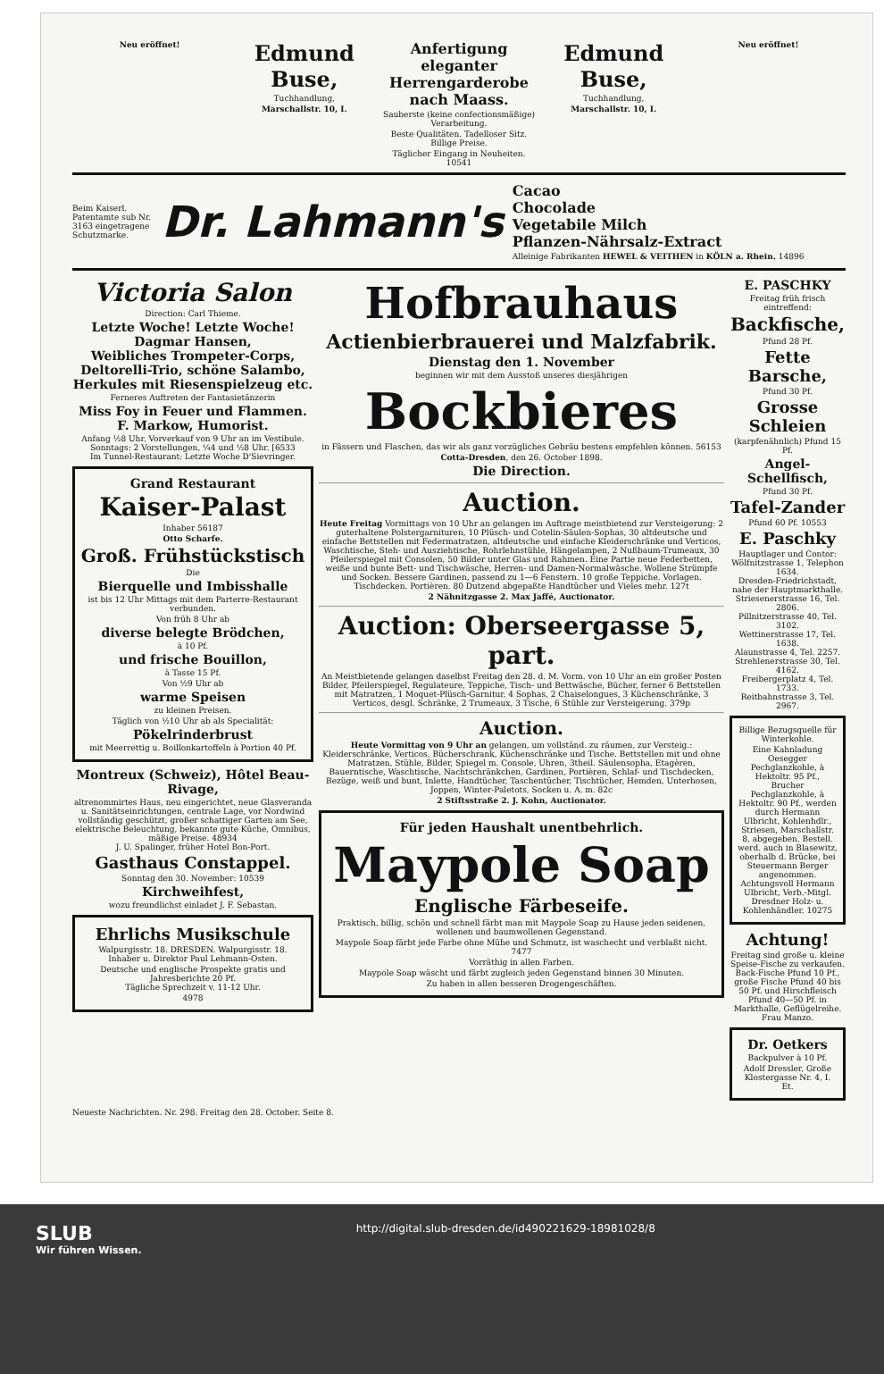Neu eröffnet!
Edmund Buse,
Tuchhandlung,
Marschallstr. 10, I.
Anfertigung eleganter Herrengarderobe nach Maass.
Sauberste (keine confectionsmäßige) Verarbeitung.
Beste Qualitäten. Tadelloser Sitz. Billige Preise.
Täglicher Eingang in Neuheiten. 10541
Edmund Buse,
Tuchhandlung,
Marschallstr. 10, I.
Neu eröffnet!
Beim Kaiserl. Patentamte sub Nr. 3163 eingetragene Schutzmarke.
Dr. Lahmann's
Cacao
Chocolade
Vegetabile Milch
Pflanzen-Nährsalz-Extract
Alleinige Fabrikanten HEWEL & VEITHEN in KÖLN a. Rhein. 14896
Victoria Salon
Direction: Carl Thieme.
Letzte Woche! Letzte Woche!
Dagmar Hansen,
Weibliches Trompeter-Corps,
Deltorelli-Trio, schöne Salambo,
Herkules mit Riesenspielzeug etc.
Ferneres Auftreten der Fantasietänzerin
Miss Foy in Feuer und Flammen.
F. Markow, Humorist.
Anfang ½8 Uhr. Vorverkauf von 9 Uhr an im Vestibule.
Sonntags: 2 Vorstellungen, ¼4 und ½8 Uhr. [6533
Im Tunnel-Restaurant: Letzte Woche D'Sievringer.
Grand Restaurant
Kaiser-Palast
Inhaber 56187
Otto Scharfe.
Groß. Frühstückstisch
Die
Bierquelle und Imbisshalle
ist bis 12 Uhr Mittags mit dem Parterre-Restaurant verbunden.
Von früh 8 Uhr ab
diverse belegte Brödchen,
à 10 Pf.
und frische Bouillon,
à Tasse 15 Pf.
Von ½9 Uhr ab
warme Speisen
zu kleinen Preisen.
Täglich von ½10 Uhr ab als Specialität:
Pökelrinderbrust
mit Meerrettig u. Boillonkartoffeln à Portion 40 Pf.
Montreux (Schweiz), Hôtel Beau-Rivage,
altrenommirtes Haus, neu eingerichtet, neue Glasveranda u. Sanitätseinrichtungen, centrale Lage, vor Nordwind vollständig geschützt, großer schattiger Garten am See, elektrische Beleuchtung, bekannte gute Küche, Omnibus, mäßige Preise. 48934
J. U. Spalinger, früher Hotel Bon-Port.
Gasthaus Constappel.
Sonntag den 30. November: 10539
Kirchweihfest,
wozu freundlichst einladet J. F. Sebastan.
Ehrlichs Musikschule
Walpurgisstr. 18. DRESDEN. Walpurgisstr. 18.
Inhaber u. Direktor Paul Lehmann-Osten.
Deutsche und englische Prospekte gratis und Jahresberichte 20 Pf.
Tägliche Sprechzeit v. 11-12 Uhr.
4978
Hofbrauhaus
Actienbierbrauerei und Malzfabrik.
Dienstag den 1. November
beginnen wir mit dem Ausstoß unseres diesjährigen
Bockbieres
in Fässern und Flaschen, das wir als ganz vorzügliches Gebräu bestens empfehlen können. 56153
Cotta-Dresden, den 26. October 1898.
Die Direction.
Auction.
Heute Freitag Vormittags von 10 Uhr an gelangen im Auftrage meistbietend zur Versteigerung: 2 guterhaltene Polstergarnituren, 10 Plüsch- und Cotelin-Säulen-Sophas, 30 altdeutsche und einfache Bettstellen mit Federmatratzen, altdeutsche und einfache Kleiderschränke und Verticos, Waschtische, Steh- und Ausziehtische, Rohrlehnstühle, Hängelampen, 2 Nußbaum-Trumeaux, 30 Pfeilerspiegel mit Consolen, 50 Bilder unter Glas und Rahmen. Eine Partie neue Federbetten, weiße und bunte Bett- und Tischwäsche, Herren- und Damen-Normalwäsche. Wollene Strümpfe und Socken. Bessere Gardinen, passend zu 1—6 Fenstern. 10 große Teppiche. Vorlagen. Tischdecken. Portièren. 80 Dutzend abgepaßte Handtücher und Vieles mehr. 127t
2 Nähnitzgasse 2. Max Jaffé, Auctionator.
Auction: Oberseergasse 5, part.
An Meistbietende gelangen daselbst Freitag den 28. d. M. Vorm. von 10 Uhr an ein großer Posten Bilder, Pfeilerspiegel, Regulateure, Teppiche, Tisch- und Bettwäsche, Bücher, ferner 6 Bettstellen mit Matratzen, 1 Moquet-Plüsch-Garnitur, 4 Sophas, 2 Chaiselongues, 3 Küchenschränke, 3 Verticos, desgl. Schränke, 2 Trumeaux, 3 Tische, 6 Stühle zur Versteigerung. 379p
Auction.
Heute Vormittag von 9 Uhr an gelangen, um vollständ. zu räumen, zur Versteig.: Kleiderschränke, Verticos, Bücherschrank, Küchenschränke und Tische. Bettstellen mit und ohne Matratzen, Stühle, Bilder, Spiegel m. Console, Uhren, 3theil. Säulensopha, Etagèren, Bauerntische, Waschtische, Nachtschränkchen, Gardinen, Portièren, Schlaf- und Tischdecken, Bezüge, weiß und bunt, Inlette, Handtücher, Taschentücher, Tischtücher, Hemden, Unterhosen, Joppen, Winter-Paletots, Socken u. A. m. 82c
2 Stiftsstraße 2. J. Kohn, Auctionator.
Für jeden Haushalt unentbehrlich.
Maypole Soap
Englische Färbeseife.
Praktisch, billig, schön und schnell färbt man mit Maypole Soap zu Hause jeden seidenen, wollenen und baumwollenen Gegenstand.
Maypole Soap färbt jede Farbe ohne Mühe und Schmutz, ist waschecht und verblaßt nicht. 7477
Vorräthig in allen Farben.
Maypole Soap wäscht und färbt zugleich jeden Gegenstand binnen 30 Minuten.
Zu haben in allen besseren Drogengeschäften.
E. PASCHKY
Freitag früh frisch eintreffend:
Backfische,
Pfund 28 Pf.
Fette Barsche,
Pfund 30 Pf.
Grosse Schleien
(karpfenähnlich) Pfund 15 Pf.
Angel-Schellfisch,
Pfund 30 Pf.
Tafel-Zander
Pfund 60 Pf. 10553
E. Paschky
Hauptlager und Contor: Wölfnitzstrasse 1, Telephon 1634.
Dresden-Friedrichstadt, nahe der Hauptmarkthalle.
Striesenerstrasse 16, Tel. 2806.
Pillnitzerstrasse 40, Tel. 3102.
Wettinerstrasse 17, Tel. 1638.
Alaunstrasse 4, Tel. 2257.
Strehlenerstrasse 30, Tel. 4162.
Freibergerplatz 4, Tel. 1733.
Reitbahnstrasse 3, Tel. 2967.
Billige Bezugsquelle für Winterkohle.
Eine Kahnladung Oesegger Pechglanzkohle, à Hektoltr. 95 Pf., Brucher Pechglanzkohle, à Hektoltr. 90 Pf., werden durch Hermann Ulbricht, Kohlenhdlr., Striesen, Marschallstr. 8, abgegeben. Bestell. werd. auch in Blasewitz, oberhalb d. Brücke, bei Steuermann Berger angenommen. Achtungsvoll Hermann Ulbricht, Verb.-Mitgl. Dresdner Holz- u. Kohlenhändler. 10275
Achtung!
Freitag sind große u. kleine Speise-Fische zu verkaufen. Back-Fische Pfund 10 Pf., große Fische Pfund 40 bis 50 Pf. und Hirschfleisch Pfund 40—50 Pf. in Markthalle, Geflügelreihe. Frau Manzo.
Dr. Oetkers
Backpulver à 10 Pf.
Adolf Dressler, Große Klostergasse Nr. 4, I. Et.
Neueste Nachrichten. Nr. 298. Freitag den 28. October. Seite 8.
SLUB
Wir führen Wissen.
http://digital.slub-dresden.de/id490221629-18981028/8